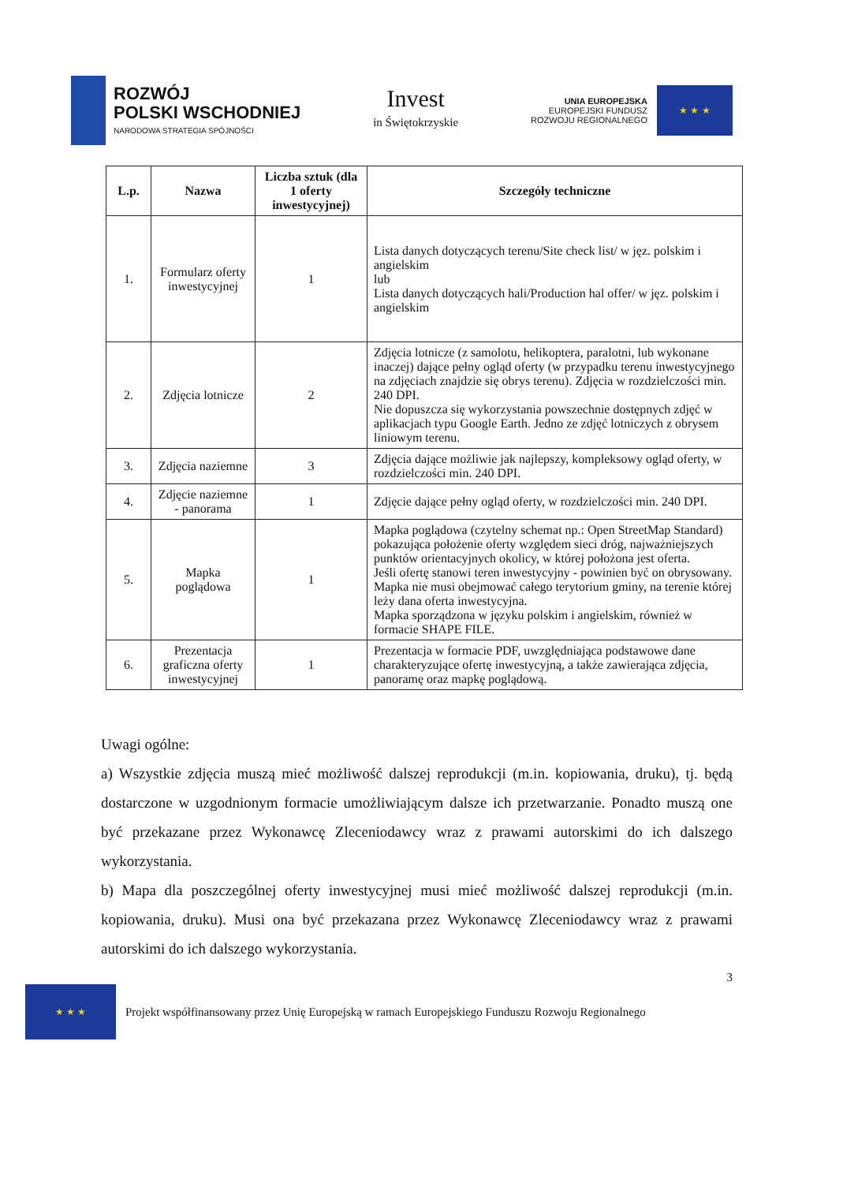ROZWÓJ
POLSKI WSCHODNIEJ
NARODOWA STRATEGIA SPÓJNOŚCI
Invest
in Świętokrzyskie
UNIA EUROPEJSKA
EUROPEJSKI FUNDUSZ
ROZWOJU REGIONALNEGO
★ ★ ★
| L.p. | Nazwa | Liczba sztuk (dla 1 oferty inwestycyjnej) | Szczegóły techniczne |
| --- | --- | --- | --- |
| 1. | Formularz oferty inwestycyjnej | 1 | Lista danych dotyczących terenu/Site check list/ w jęz. polskim i angielskim lub Lista danych dotyczących hali/Production hal offer/ w jęz. polskim i angielskim |
| 2. | Zdjęcia lotnicze | 2 | Zdjęcia lotnicze (z samolotu, helikoptera, paralotni, lub wykonane inaczej) dające pełny ogląd oferty (w przypadku terenu inwestycyjnego na zdjęciach znajdzie się obrys terenu). Zdjęcia w rozdzielczości min. 240 DPI. Nie dopuszcza się wykorzystania powszechnie dostępnych zdjęć w aplikacjach typu Google Earth. Jedno ze zdjęć lotniczych z obrysem liniowym terenu. |
| 3. | Zdjęcia naziemne | 3 | Zdjęcia dające możliwie jak najlepszy, kompleksowy ogląd oferty, w rozdzielczości min. 240 DPI. |
| 4. | Zdjęcie naziemne - panorama | 1 | Zdjęcie dające pełny ogląd oferty, w rozdzielczości min. 240 DPI. |
| 5. | Mapka poglądowa | 1 | Mapka poglądowa (czytelny schemat np.: Open StreetMap Standard) pokazująca położenie oferty względem sieci dróg, najważniejszych punktów orientacyjnych okolicy, w której położona jest oferta. Jeśli ofertę stanowi teren inwestycyjny - powinien być on obrysowany. Mapka nie musi obejmować całego terytorium gminy, na terenie której leży dana oferta inwestycyjna. Mapka sporządzona w języku polskim i angielskim, również w formacie SHAPE FILE. |
| 6. | Prezentacja graficzna oferty inwestycyjnej | 1 | Prezentacja w formacie PDF, uwzględniająca podstawowe dane charakteryzujące ofertę inwestycyjną, a także zawierająca zdjęcia, panoramę oraz mapkę poglądową. |
Uwagi ogólne:
a) Wszystkie zdjęcia muszą mieć możliwość dalszej reprodukcji (m.in. kopiowania, druku), tj. będą dostarczone w uzgodnionym formacie umożliwiającym dalsze ich przetwarzanie. Ponadto muszą one być przekazane przez Wykonawcę Zleceniodawcy wraz z prawami autorskimi do ich dalszego wykorzystania.
b) Mapa dla poszczególnej oferty inwestycyjnej musi mieć możliwość dalszej reprodukcji (m.in. kopiowania, druku). Musi ona być przekazana przez Wykonawcę Zleceniodawcy wraz z prawami autorskimi do ich dalszego wykorzystania.
3
★ ★ ★
Projekt współfinansowany przez Unię Europejską w ramach Europejskiego Funduszu Rozwoju Regionalnego